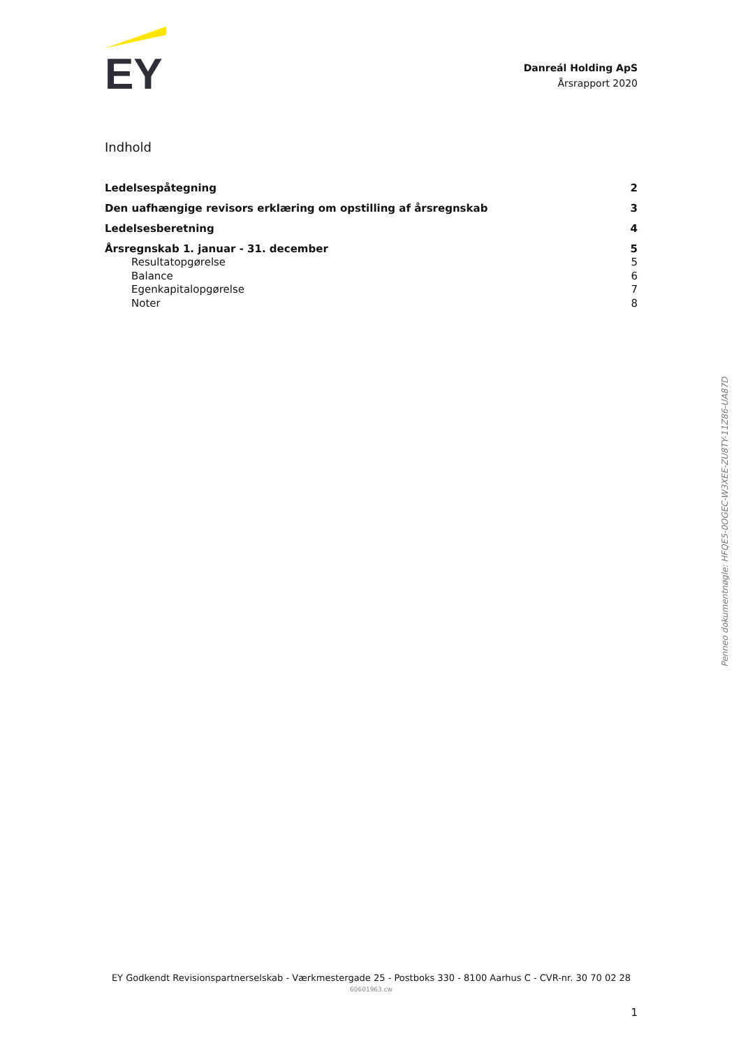EY
Danreál Holding ApS
Årsrapport 2020
Indhold
Ledelsespåtegning 2
Den uafhængige revisors erklæring om opstilling af årsregnskab 3
Ledelsesberetning 4
Årsregnskab 1. januar - 31. december 5
Resultatopgørelse 5
Balance 6
Egenkapitalopgørelse 7
Noter 8
Penneo dokumentnøgle: HFQE5-0OGEC-W3XEE-ZU8TY-11Z86-UA87D
EY Godkendt Revisionspartnerselskab - Værkmestergade 25 - Postboks 330 - 8100 Aarhus C - CVR-nr. 30 70 02 28
60601963.cw
1